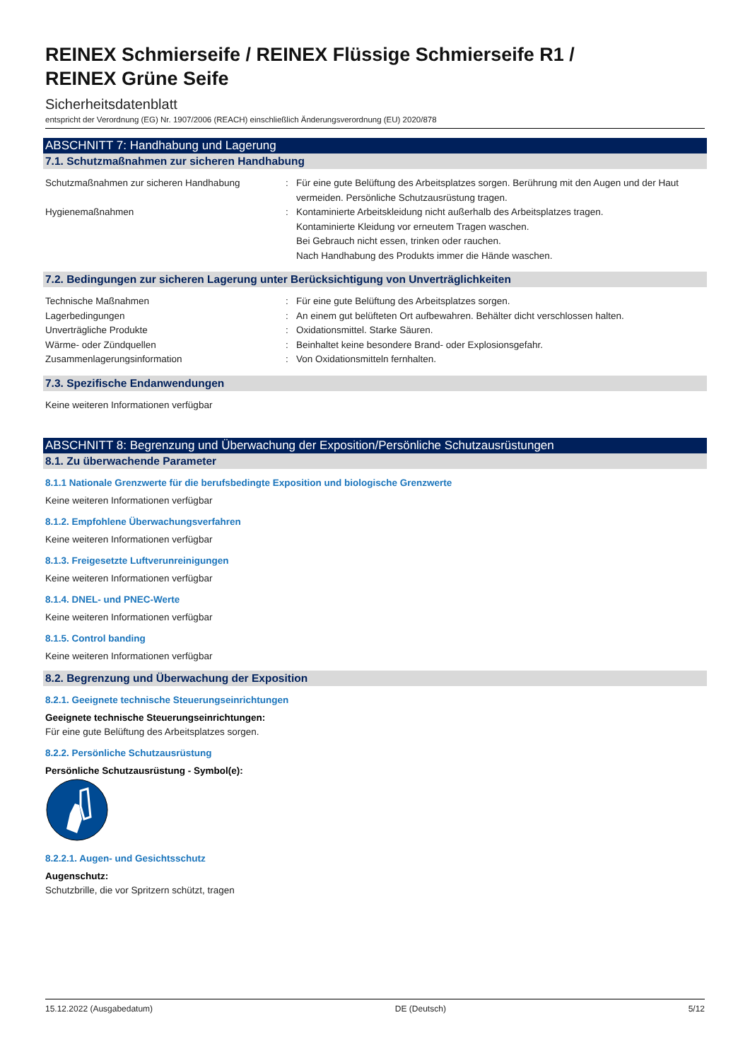REINEX Schmierseife / REINEX Flüssige Schmierseife R1 /
REINEX Grüne Seife
Sicherheitsdatenblatt
entspricht der Verordnung (EG) Nr. 1907/2006 (REACH) einschließlich Änderungsverordnung (EU) 2020/878
ABSCHNITT 7: Handhabung und Lagerung
7.1. Schutzmaßnahmen zur sicheren Handhabung
Schutzmaßnahmen zur sicheren Handhabung : Für eine gute Belüftung des Arbeitsplatzes sorgen. Berührung mit den Augen und der Haut vermeiden. Persönliche Schutzausrüstung tragen.
Hygienemaßnahmen : Kontaminierte Arbeitskleidung nicht außerhalb des Arbeitsplatzes tragen.
Kontaminierte Kleidung vor erneutem Tragen waschen.
Bei Gebrauch nicht essen, trinken oder rauchen.
Nach Handhabung des Produkts immer die Hände waschen.
7.2. Bedingungen zur sicheren Lagerung unter Berücksichtigung von Unverträglichkeiten
Technische Maßnahmen : Für eine gute Belüftung des Arbeitsplatzes sorgen.
Lagerbedingungen : An einem gut belüfteten Ort aufbewahren. Behälter dicht verschlossen halten.
Unverträgliche Produkte : Oxidationsmittel. Starke Säuren.
Wärme- oder Zündquellen : Beinhaltet keine besondere Brand- oder Explosionsgefahr.
Zusammenlagerungsinformation : Von Oxidationsmitteln fernhalten.
7.3. Spezifische Endanwendungen
Keine weiteren Informationen verfügbar
ABSCHNITT 8: Begrenzung und Überwachung der Exposition/Persönliche Schutzausrüstungen
8.1. Zu überwachende Parameter
8.1.1 Nationale Grenzwerte für die berufsbedingte Exposition und biologische Grenzwerte
Keine weiteren Informationen verfügbar
8.1.2. Empfohlene Überwachungsverfahren
Keine weiteren Informationen verfügbar
8.1.3. Freigesetzte Luftverunreinigungen
Keine weiteren Informationen verfügbar
8.1.4. DNEL- und PNEC-Werte
Keine weiteren Informationen verfügbar
8.1.5. Control banding
Keine weiteren Informationen verfügbar
8.2. Begrenzung und Überwachung der Exposition
8.2.1. Geeignete technische Steuerungseinrichtungen
Geeignete technische Steuerungseinrichtungen:
Für eine gute Belüftung des Arbeitsplatzes sorgen.
8.2.2. Persönliche Schutzausrüstung
Persönliche Schutzausrüstung - Symbol(e):
8.2.2.1. Augen- und Gesichtsschutz
Augenschutz:
Schutzbrille, die vor Spritzern schützt, tragen
15.12.2022 (Ausgabedatum) DE (Deutsch) 5/12